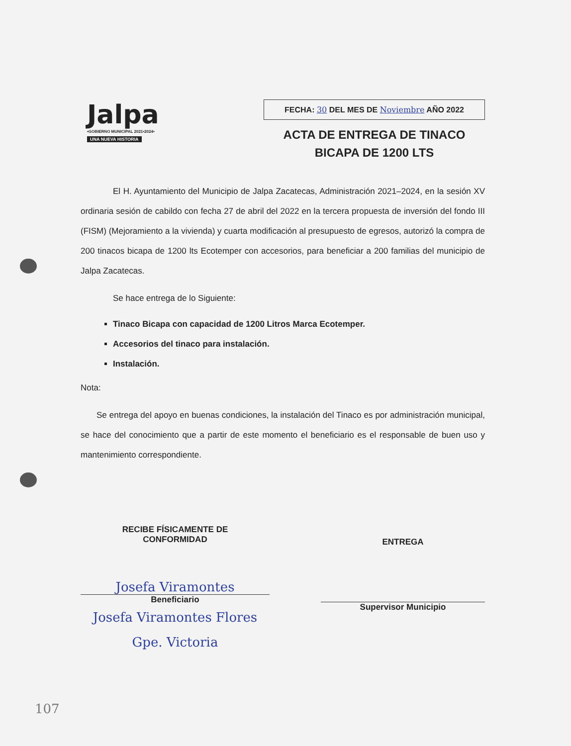Jalpa
•GOBIERNO MUNICIPAL 2021•2024•
UNA NUEVA HISTORIA
FECHA: 30 DEL MES DE Noviembre AÑO 2022
ACTA DE ENTREGA DE TINACO
BICAPA DE 1200 LTS
El H. Ayuntamiento del Municipio de Jalpa Zacatecas, Administración 2021–2024, en la sesión XV ordinaria sesión de cabildo con fecha 27 de abril del 2022 en la tercera propuesta de inversión del fondo III (FISM) (Mejoramiento a la vivienda) y cuarta modificación al presupuesto de egresos, autorizó la compra de 200 tinacos bicapa de 1200 lts Ecotemper con accesorios, para beneficiar a 200 familias del municipio de Jalpa Zacatecas.
Se hace entrega de lo Siguiente:
Tinaco Bicapa con capacidad de 1200 Litros Marca Ecotemper.
Accesorios del tinaco para instalación.
Instalación.
Nota:
Se entrega del apoyo en buenas condiciones, la instalación del Tinaco es por administración municipal, se hace del conocimiento que a partir de este momento el beneficiario es el responsable de buen uso y mantenimiento correspondiente.
RECIBE FÍSICAMENTE DE
CONFORMIDAD
Josefa Viramontes
Beneficiario
Josefa Viramontes Flores
Gpe. Victoria
ENTREGA
Supervisor Municipio
107